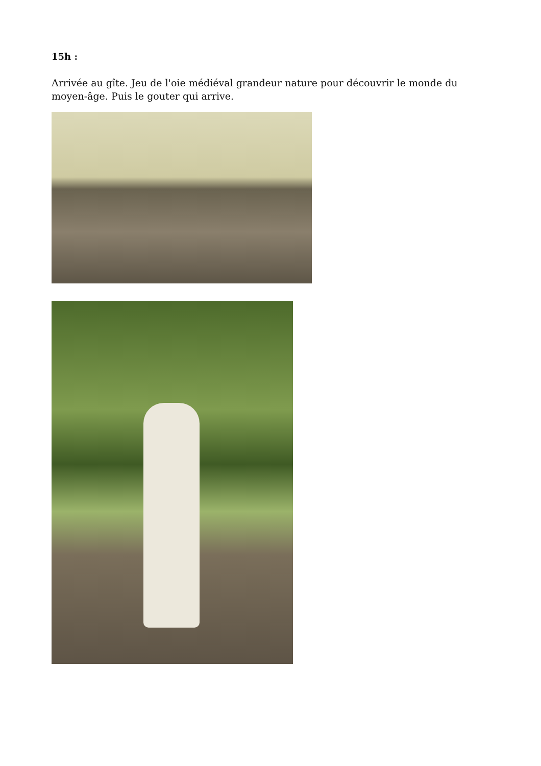15h :
Arrivée au gîte. Jeu de l'oie médiéval grandeur nature pour découvrir le monde du moyen-âge. Puis le gouter qui arrive.